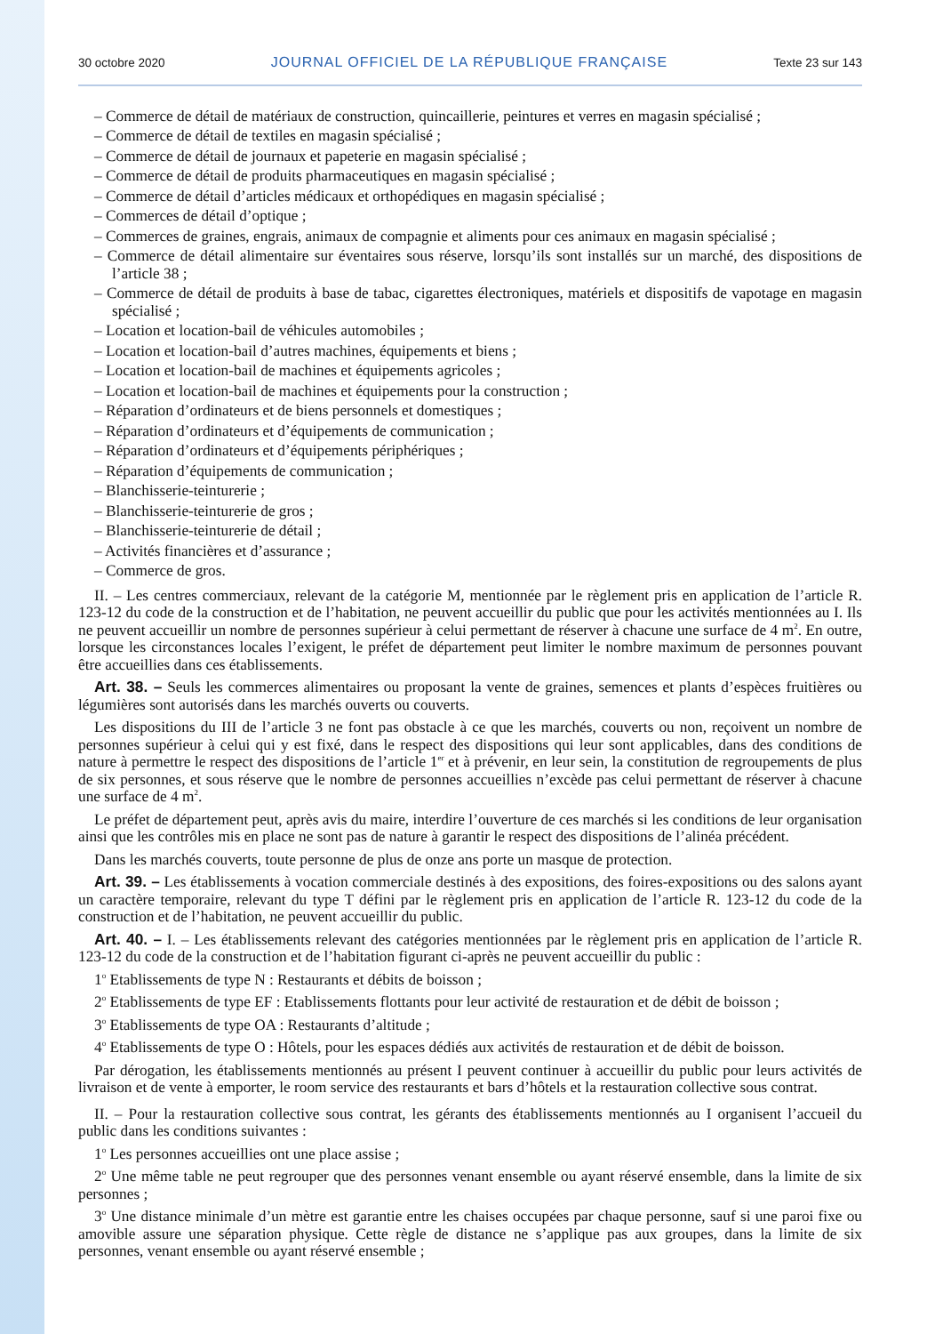30 octobre 2020 JOURNAL OFFICIEL DE LA RÉPUBLIQUE FRANÇAISE Texte 23 sur 143
– Commerce de détail de matériaux de construction, quincaillerie, peintures et verres en magasin spécialisé ;
– Commerce de détail de textiles en magasin spécialisé ;
– Commerce de détail de journaux et papeterie en magasin spécialisé ;
– Commerce de détail de produits pharmaceutiques en magasin spécialisé ;
– Commerce de détail d’articles médicaux et orthopédiques en magasin spécialisé ;
– Commerces de détail d’optique ;
– Commerces de graines, engrais, animaux de compagnie et aliments pour ces animaux en magasin spécialisé ;
– Commerce de détail alimentaire sur éventaires sous réserve, lorsqu’ils sont installés sur un marché, des dispositions de l’article 38 ;
– Commerce de détail de produits à base de tabac, cigarettes électroniques, matériels et dispositifs de vapotage en magasin spécialisé ;
– Location et location-bail de véhicules automobiles ;
– Location et location-bail d’autres machines, équipements et biens ;
– Location et location-bail de machines et équipements agricoles ;
– Location et location-bail de machines et équipements pour la construction ;
– Réparation d’ordinateurs et de biens personnels et domestiques ;
– Réparation d’ordinateurs et d’équipements de communication ;
– Réparation d’ordinateurs et d’équipements périphériques ;
– Réparation d’équipements de communication ;
– Blanchisserie-teinturerie ;
– Blanchisserie-teinturerie de gros ;
– Blanchisserie-teinturerie de détail ;
– Activités financières et d’assurance ;
– Commerce de gros.
II. – Les centres commerciaux, relevant de la catégorie M, mentionnée par le règlement pris en application de l’article R. 123-12 du code de la construction et de l’habitation, ne peuvent accueillir du public que pour les activités mentionnées au I. Ils ne peuvent accueillir un nombre de personnes supérieur à celui permettant de réserver à chacune une surface de 4 m<sup>2</sup>. En outre, lorsque les circonstances locales l’exigent, le préfet de département peut limiter le nombre maximum de personnes pouvant être accueillies dans ces établissements.
Art. 38. – Seuls les commerces alimentaires ou proposant la vente de graines, semences et plants d’espèces fruitières ou légumières sont autorisés dans les marchés ouverts ou couverts.
Les dispositions du III de l’article 3 ne font pas obstacle à ce que les marchés, couverts ou non, reçoivent un nombre de personnes supérieur à celui qui y est fixé, dans le respect des dispositions qui leur sont applicables, dans des conditions de nature à permettre le respect des dispositions de l’article 1<sup>er</sup> et à prévenir, en leur sein, la constitution de regroupements de plus de six personnes, et sous réserve que le nombre de personnes accueillies n’excède pas celui permettant de réserver à chacune une surface de 4 m<sup>2</sup>.
Le préfet de département peut, après avis du maire, interdire l’ouverture de ces marchés si les conditions de leur organisation ainsi que les contrôles mis en place ne sont pas de nature à garantir le respect des dispositions de l’alinéa précédent.
Dans les marchés couverts, toute personne de plus de onze ans porte un masque de protection.
Art. 39. – Les établissements à vocation commerciale destinés à des expositions, des foires-expositions ou des salons ayant un caractère temporaire, relevant du type T défini par le règlement pris en application de l’article R. 123-12 du code de la construction et de l’habitation, ne peuvent accueillir du public.
Art. 40. – I. – Les établissements relevant des catégories mentionnées par le règlement pris en application de l’article R. 123-12 du code de la construction et de l’habitation figurant ci-après ne peuvent accueillir du public :
1<sup>o</sup> Etablissements de type N : Restaurants et débits de boisson ;
2<sup>o</sup> Etablissements de type EF : Etablissements flottants pour leur activité de restauration et de débit de boisson ;
3<sup>o</sup> Etablissements de type OA : Restaurants d’altitude ;
4<sup>o</sup> Etablissements de type O : Hôtels, pour les espaces dédiés aux activités de restauration et de débit de boisson.
Par dérogation, les établissements mentionnés au présent I peuvent continuer à accueillir du public pour leurs activités de livraison et de vente à emporter, le room service des restaurants et bars d’hôtels et la restauration collective sous contrat.
II. – Pour la restauration collective sous contrat, les gérants des établissements mentionnés au I organisent l’accueil du public dans les conditions suivantes :
1<sup>o</sup> Les personnes accueillies ont une place assise ;
2<sup>o</sup> Une même table ne peut regrouper que des personnes venant ensemble ou ayant réservé ensemble, dans la limite de six personnes ;
3<sup>o</sup> Une distance minimale d’un mètre est garantie entre les chaises occupées par chaque personne, sauf si une paroi fixe ou amovible assure une séparation physique. Cette règle de distance ne s’applique pas aux groupes, dans la limite de six personnes, venant ensemble ou ayant réservé ensemble ;